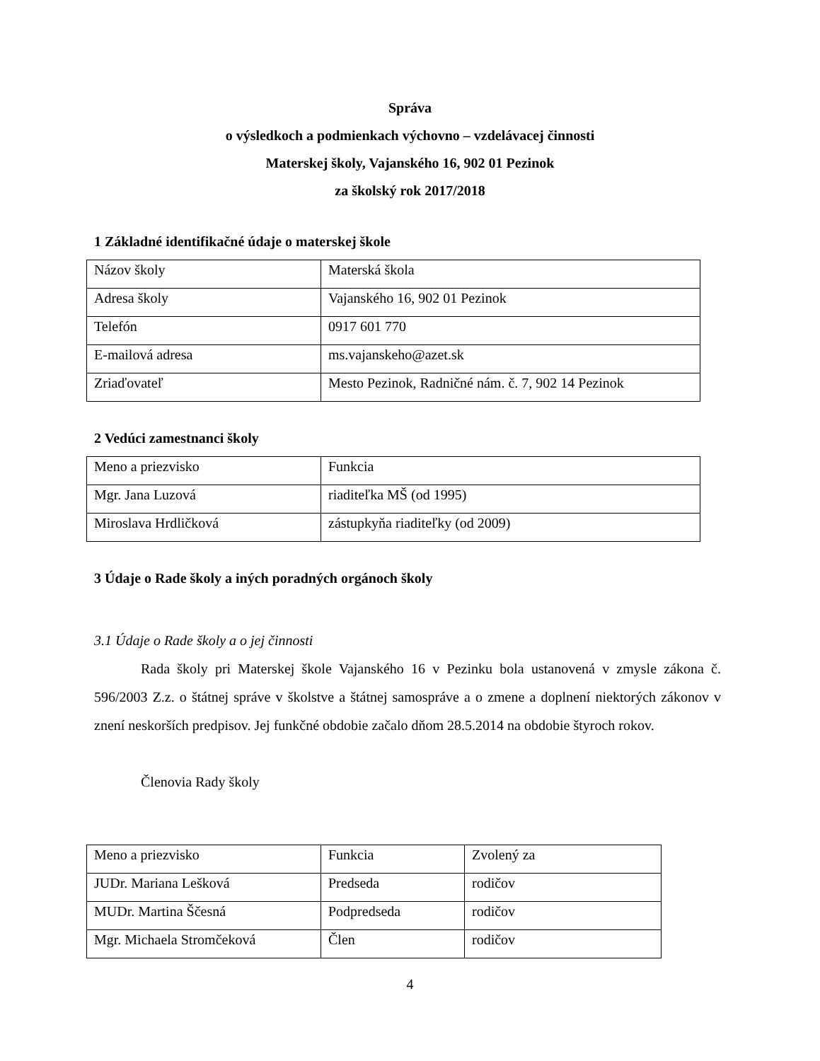Správa
o výsledkoch a podmienkach výchovno – vzdelávacej činnosti
Materskej školy, Vajanského 16, 902 01 Pezinok
za školský rok 2017/2018
1 Základné identifikačné údaje o materskej škole
| Názov školy | Materská škola |
| Adresa školy | Vajanského 16, 902 01 Pezinok |
| Telefón | 0917 601 770 |
| E-mailová adresa | ms.vajanskeho@azet.sk |
| Zriaďovateľ | Mesto Pezinok, Radničné nám. č. 7, 902 14 Pezinok |
2 Vedúci zamestnanci školy
| Meno a priezvisko | Funkcia |
| Mgr. Jana Luzová | riaditeľka MŠ (od 1995) |
| Miroslava Hrdličková | zástupkyňa riaditeľky (od 2009) |
3 Údaje o Rade školy a iných poradných orgánoch školy
3.1 Údaje o Rade školy a o jej činnosti
Rada školy pri Materskej škole Vajanského 16 v Pezinku bola ustanovená v zmysle zákona č. 596/2003 Z.z. o štátnej správe v školstve a štátnej samospráve a o zmene a doplnení niektorých zákonov v znení neskorších predpisov. Jej funkčné obdobie začalo dňom 28.5.2014 na obdobie štyroch rokov.
Členovia Rady školy
| Meno a priezvisko | Funkcia | Zvolený za |
| JUDr. Mariana Lešková | Predseda | rodičov |
| MUDr. Martina Ščesná | Podpredseda | rodičov |
| Mgr. Michaela Stromčeková | Člen | rodičov |
4